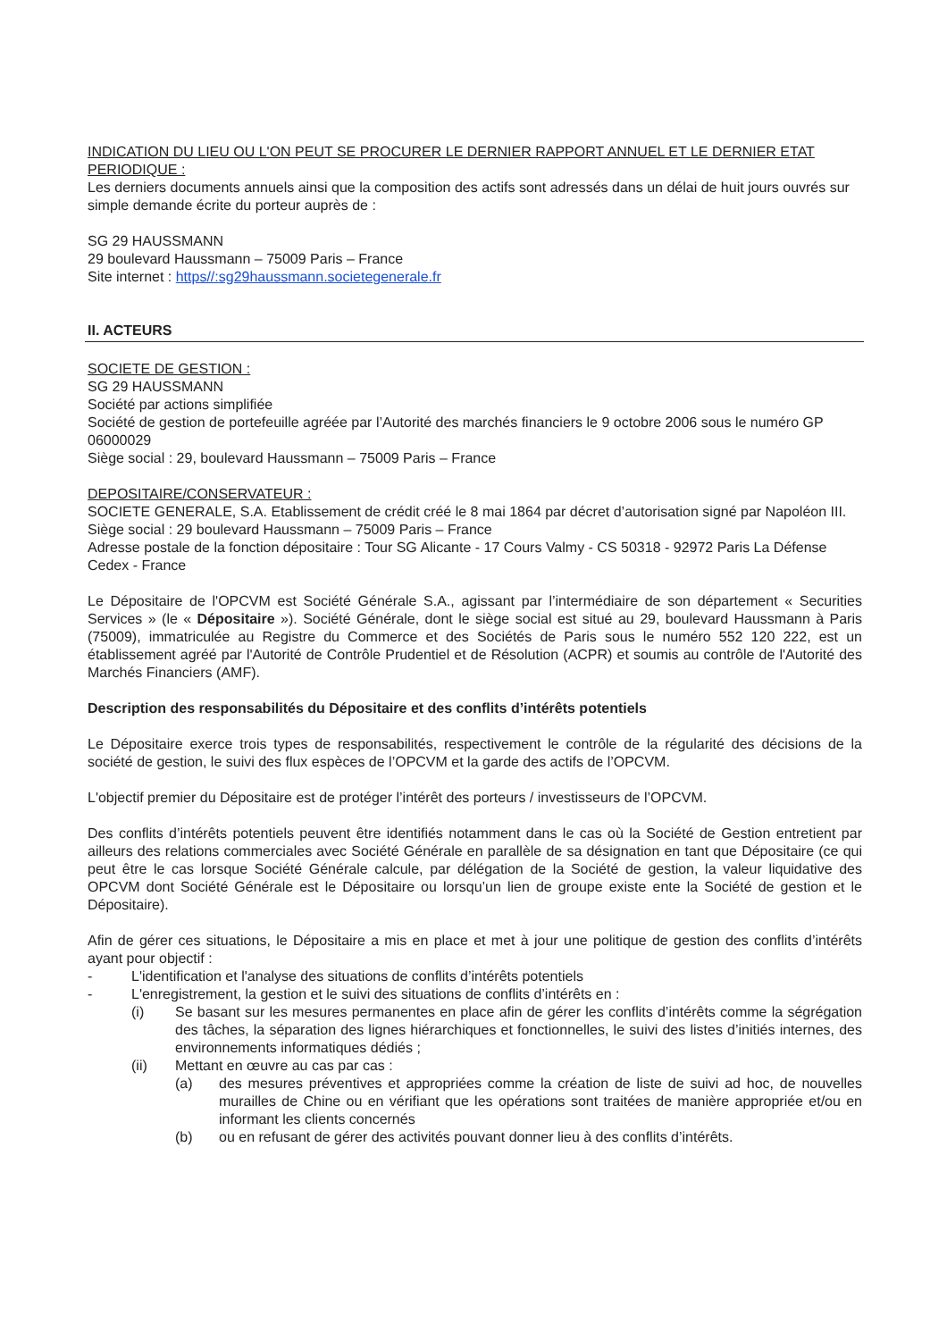INDICATION DU LIEU OU L'ON PEUT SE PROCURER LE DERNIER RAPPORT ANNUEL ET LE DERNIER ETAT PERIODIQUE :
Les derniers documents annuels ainsi que la composition des actifs sont adressés dans un délai de huit jours ouvrés sur simple demande écrite du porteur auprès de :
SG 29 HAUSSMANN
29 boulevard Haussmann – 75009 Paris – France
Site internet : https//:sg29haussmann.societegenerale.fr
II. ACTEURS
SOCIETE DE GESTION :
SG 29 HAUSSMANN
Société par actions simplifiée
Société de gestion de portefeuille agréée par l’Autorité des marchés financiers le 9 octobre 2006 sous le numéro GP 06000029
Siège social : 29, boulevard Haussmann – 75009 Paris – France
DEPOSITAIRE/CONSERVATEUR :
SOCIETE GENERALE, S.A. Etablissement de crédit créé le 8 mai 1864 par décret d’autorisation signé par Napoléon III.
Siège social : 29 boulevard Haussmann – 75009 Paris – France
Adresse postale de la fonction dépositaire : Tour SG Alicante - 17 Cours Valmy - CS 50318 - 92972 Paris La Défense Cedex - France
Le Dépositaire de l'OPCVM est Société Générale S.A., agissant par l’intermédiaire de son département « Securities Services » (le « Dépositaire »). Société Générale, dont le siège social est situé au 29, boulevard Haussmann à Paris (75009), immatriculée au Registre du Commerce et des Sociétés de Paris sous le numéro 552 120 222, est un établissement agréé par l'Autorité de Contrôle Prudentiel et de Résolution (ACPR) et soumis au contrôle de l'Autorité des Marchés Financiers (AMF).
Description des responsabilités du Dépositaire et des conflits d’intérêts potentiels
Le Dépositaire exerce trois types de responsabilités, respectivement le contrôle de la régularité des décisions de la société de gestion, le suivi des flux espèces de l’OPCVM et la garde des actifs de l’OPCVM.
L'objectif premier du Dépositaire est de protéger l’intérêt des porteurs / investisseurs de l’OPCVM.
Des conflits d’intérêts potentiels peuvent être identifiés notamment dans le cas où la Société de Gestion entretient par ailleurs des relations commerciales avec Société Générale en parallèle de sa désignation en tant que Dépositaire (ce qui peut être le cas lorsque Société Générale calcule, par délégation de la Société de gestion, la valeur liquidative des OPCVM dont Société Générale est le Dépositaire ou lorsqu’un lien de groupe existe ente la Société de gestion et le Dépositaire).
Afin de gérer ces situations, le Dépositaire a mis en place et met à jour une politique de gestion des conflits d’intérêts ayant pour objectif :
- L'identification et l'analyse des situations de conflits d’intérêts potentiels
- L'enregistrement, la gestion et le suivi des situations de conflits d’intérêts en :
(i) Se basant sur les mesures permanentes en place afin de gérer les conflits d’intérêts comme la ségrégation des tâches, la séparation des lignes hiérarchiques et fonctionnelles, le suivi des listes d’initiés internes, des environnements informatiques dédiés ;
(ii) Mettant en œuvre au cas par cas :
(a) des mesures préventives et appropriées comme la création de liste de suivi ad hoc, de nouvelles murailles de Chine ou en vérifiant que les opérations sont traitées de manière appropriée et/ou en informant les clients concernés
(b) ou en refusant de gérer des activités pouvant donner lieu à des conflits d’intérêts.